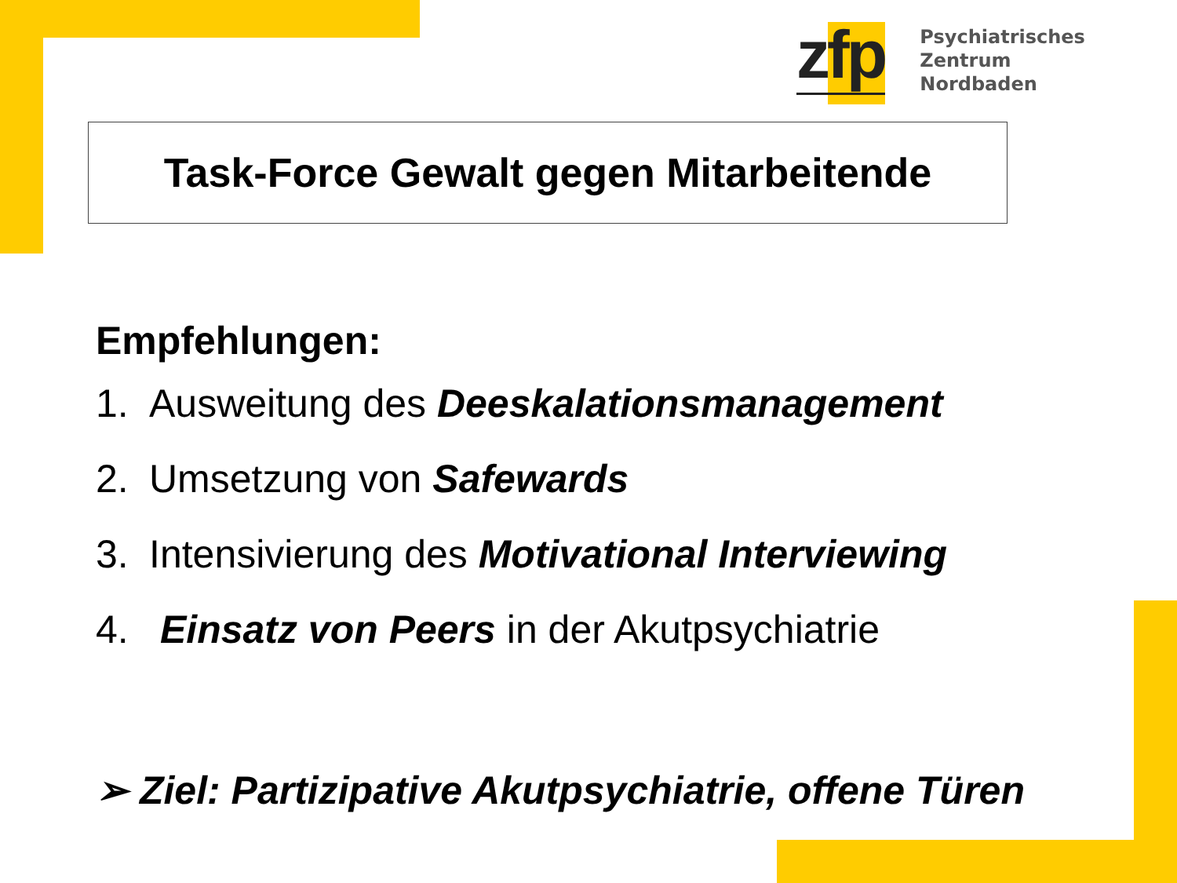zfp
Psychiatrisches Zentrum
Nordbaden
Task-Force Gewalt gegen Mitarbeitende
Empfehlungen:
1. Ausweitung des Deeskalationsmanagement
2. Umsetzung von Safewards
3. Intensivierung des Motivational Interviewing
4. Einsatz von Peers in der Akutpsychiatrie
➢ Ziel: Partizipative Akutpsychiatrie, offene Türen